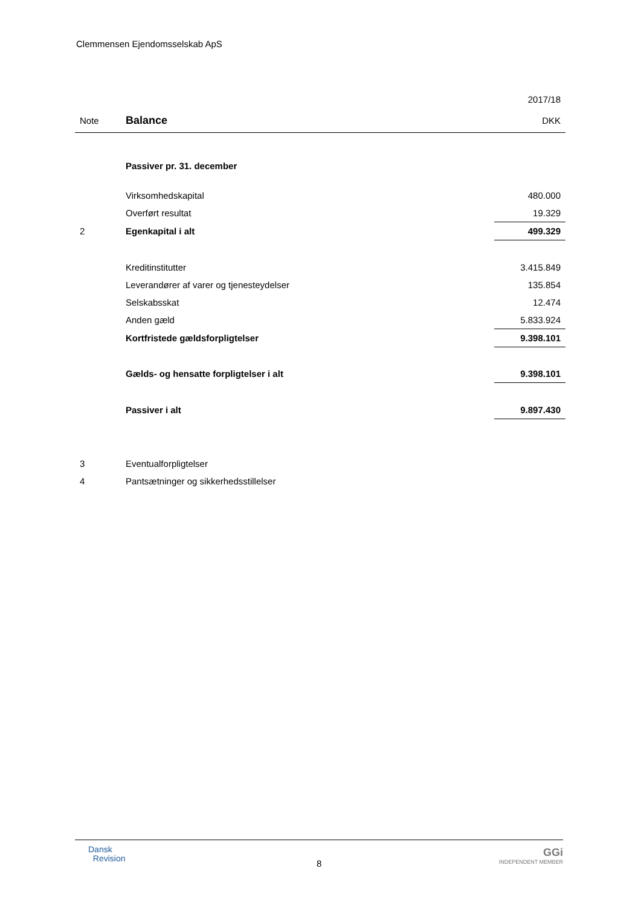Clemmensen Ejendomsselskab ApS
| | | 2017/18 |
| Note | Balance | DKK |
| | Passiver pr. 31. december | |
| | Virksomhedskapital | 480.000 |
| | Overført resultat | 19.329 |
| 2 | Egenkapital i alt | 499.329 |
| | Kreditinstitutter | 3.415.849 |
| | Leverandører af varer og tjenesteydelser | 135.854 |
| | Selskabsskat | 12.474 |
| | Anden gæld | 5.833.924 |
| | Kortfristede gældsforpligtelser | 9.398.101 |
| | Gælds- og hensatte forpligtelser i alt | 9.398.101 |
| | Passiver i alt | 9.897.430 |
| 3 | Eventualforpligtelser | |
| 4 | Pantsætninger og sikkerhedsstillelser | |
Dansk
Revision
8
GGi
INDEPENDENT MEMBER